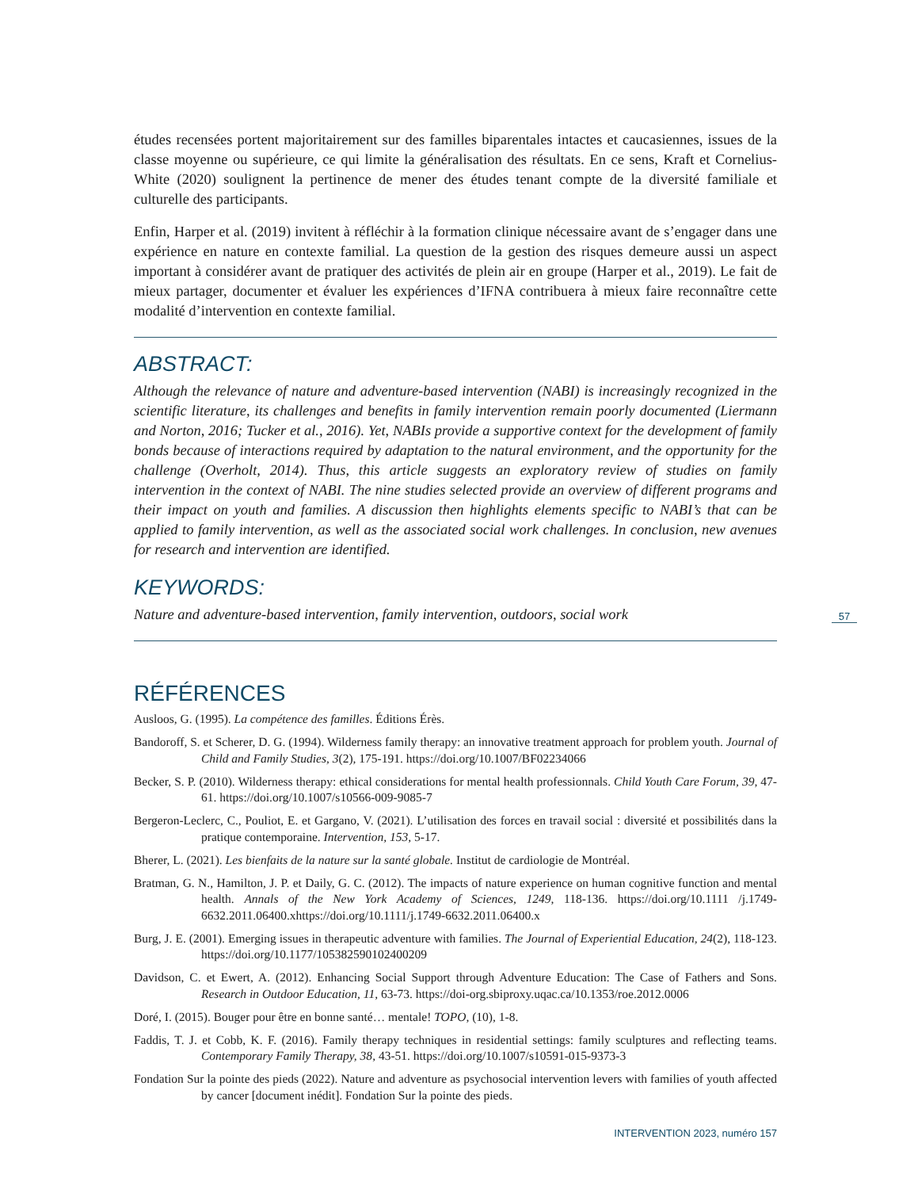études recensées portent majoritairement sur des familles biparentales intactes et caucasiennes, issues de la classe moyenne ou supérieure, ce qui limite la généralisation des résultats. En ce sens, Kraft et Cornelius-White (2020) soulignent la pertinence de mener des études tenant compte de la diversité familiale et culturelle des participants.
Enfin, Harper et al. (2019) invitent à réfléchir à la formation clinique nécessaire avant de s’engager dans une expérience en nature en contexte familial. La question de la gestion des risques demeure aussi un aspect important à considérer avant de pratiquer des activités de plein air en groupe (Harper et al., 2019). Le fait de mieux partager, documenter et évaluer les expériences d’IFNA contribuera à mieux faire reconnaître cette modalité d’intervention en contexte familial.
ABSTRACT:
Although the relevance of nature and adventure-based intervention (NABI) is increasingly recognized in the scientific literature, its challenges and benefits in family intervention remain poorly documented (Liermann and Norton, 2016; Tucker et al., 2016). Yet, NABIs provide a supportive context for the development of family bonds because of interactions required by adaptation to the natural environment, and the opportunity for the challenge (Overholt, 2014). Thus, this article suggests an exploratory review of studies on family intervention in the context of NABI. The nine studies selected provide an overview of different programs and their impact on youth and families. A discussion then highlights elements specific to NABI’s that can be applied to family intervention, as well as the associated social work challenges. In conclusion, new avenues for research and intervention are identified.
KEYWORDS:
Nature and adventure-based intervention, family intervention, outdoors, social work
RÉFÉRENCES
Ausloos, G. (1995). La compétence des familles. Éditions Érès.
Bandoroff, S. et Scherer, D. G. (1994). Wilderness family therapy: an innovative treatment approach for problem youth. Journal of Child and Family Studies, 3(2), 175-191. https://doi.org/10.1007/BF02234066
Becker, S. P. (2010). Wilderness therapy: ethical considerations for mental health professionnals. Child Youth Care Forum, 39, 47-61. https://doi.org/10.1007/s10566-009-9085-7
Bergeron-Leclerc, C., Pouliot, E. et Gargano, V. (2021). L’utilisation des forces en travail social : diversité et possibilités dans la pratique contemporaine. Intervention, 153, 5-17.
Bherer, L. (2021). Les bienfaits de la nature sur la santé globale. Institut de cardiologie de Montréal.
Bratman, G. N., Hamilton, J. P. et Daily, G. C. (2012). The impacts of nature experience on human cognitive function and mental health. Annals of the New York Academy of Sciences, 1249, 118-136. https://doi.org/10.1111 /j.1749-6632.2011.06400.xhttps://doi.org/10.1111/j.1749-6632.2011.06400.x
Burg, J. E. (2001). Emerging issues in therapeutic adventure with families. The Journal of Experiential Education, 24(2), 118-123. https://doi.org/10.1177/105382590102400209
Davidson, C. et Ewert, A. (2012). Enhancing Social Support through Adventure Education: The Case of Fathers and Sons. Research in Outdoor Education, 11, 63-73. https://doi-org.sbiproxy.uqac.ca/10.1353/roe.2012.0006
Doré, I. (2015). Bouger pour être en bonne santé… mentale! TOPO, (10), 1-8.
Faddis, T. J. et Cobb, K. F. (2016). Family therapy techniques in residential settings: family sculptures and reflecting teams. Contemporary Family Therapy, 38, 43-51. https://doi.org/10.1007/s10591-015-9373-3
Fondation Sur la pointe des pieds (2022). Nature and adventure as psychosocial intervention levers with families of youth affected by cancer [document inédit]. Fondation Sur la pointe des pieds.
57
INTERVENTION 2023, numéro 157